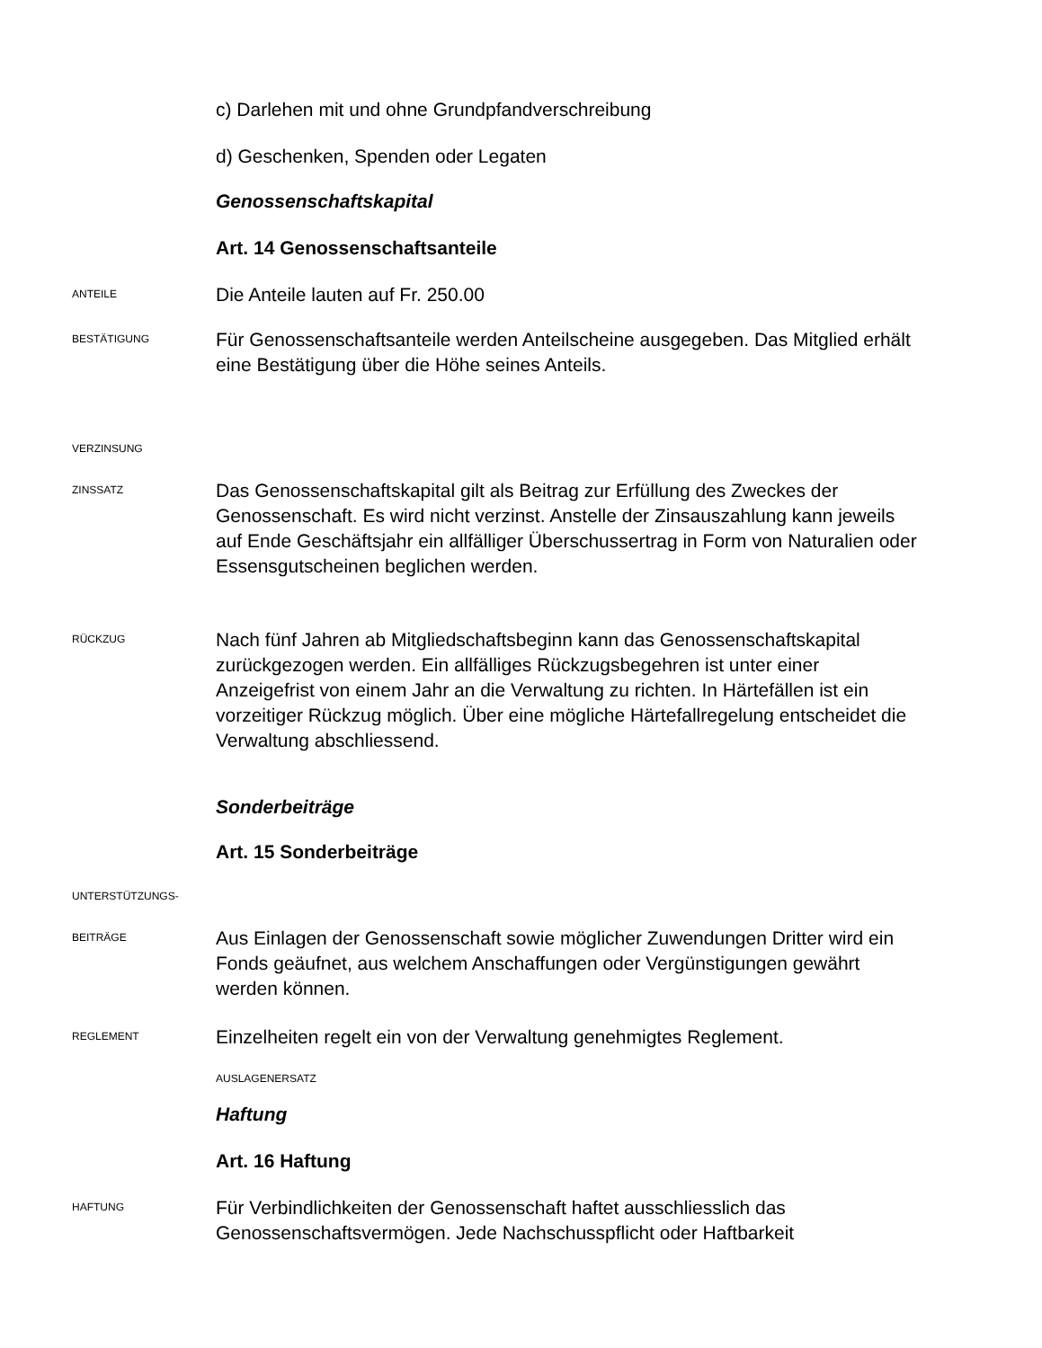c) Darlehen mit und ohne Grundpfandverschreibung
d) Geschenken, Spenden oder Legaten
Genossenschaftskapital
Art. 14 Genossenschaftsanteile
ANTEILE
Die Anteile lauten auf Fr. 250.00
BESTÄTIGUNG
Für Genossenschaftsanteile werden Anteilscheine ausgegeben. Das Mitglied erhält eine Bestätigung über die Höhe seines Anteils.
VERZINSUNG
ZINSSATZ
Das Genossenschaftskapital gilt als Beitrag zur Erfüllung des Zweckes der Genossenschaft. Es wird nicht verzinst. Anstelle der Zinsauszahlung kann jeweils auf Ende Geschäftsjahr ein allfälliger Überschussertrag in Form von Naturalien oder Essensgutscheinen beglichen werden.
RÜCKZUG
Nach fünf Jahren ab Mitgliedschaftsbeginn kann das Genossenschaftskapital zurückgezogen werden. Ein allfälliges Rückzugsbegehren ist unter einer Anzeigefrist von einem Jahr an die Verwaltung zu richten. In Härtefällen ist ein vorzeitiger Rückzug möglich. Über eine mögliche Härtefallregelung entscheidet die Verwaltung abschliessend.
Sonderbeiträge
Art. 15 Sonderbeiträge
UNTERSTÜTZUNGS-
BEITRÄGE
Aus Einlagen der Genossenschaft sowie möglicher Zuwendungen Dritter wird ein Fonds geäufnet, aus welchem Anschaffungen oder Vergünstigungen gewährt werden können.
REGLEMENT
Einzelheiten regelt ein von der Verwaltung genehmigtes Reglement.
AUSLAGENERSATZ
Haftung
Art. 16 Haftung
HAFTUNG
Für Verbindlichkeiten der Genossenschaft haftet ausschliesslich das Genossenschaftsvermögen. Jede Nachschusspflicht oder Haftbarkeit